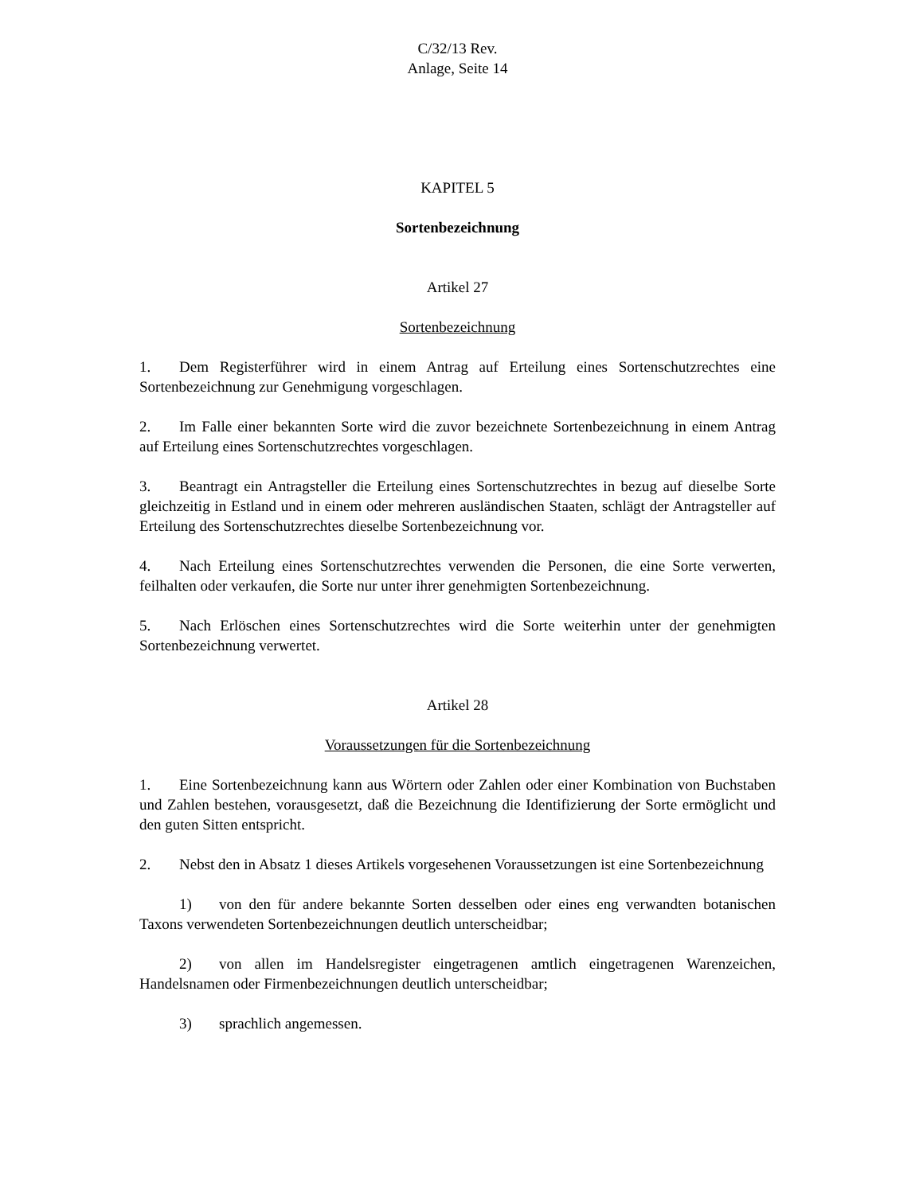C/32/13 Rev.
Anlage, Seite 14
KAPITEL 5
Sortenbezeichnung
Artikel 27
Sortenbezeichnung
1. Dem Registerführer wird in einem Antrag auf Erteilung eines Sortenschutzrechtes eine Sortenbezeichnung zur Genehmigung vorgeschlagen.
2. Im Falle einer bekannten Sorte wird die zuvor bezeichnete Sortenbezeichnung in einem Antrag auf Erteilung eines Sortenschutzrechtes vorgeschlagen.
3. Beantragt ein Antragsteller die Erteilung eines Sortenschutzrechtes in bezug auf dieselbe Sorte gleichzeitig in Estland und in einem oder mehreren ausländischen Staaten, schlägt der Antragsteller auf Erteilung des Sortenschutzrechtes dieselbe Sortenbezeichnung vor.
4. Nach Erteilung eines Sortenschutzrechtes verwenden die Personen, die eine Sorte verwerten, feilhalten oder verkaufen, die Sorte nur unter ihrer genehmigten Sortenbezeichnung.
5. Nach Erlöschen eines Sortenschutzrechtes wird die Sorte weiterhin unter der genehmigten Sortenbezeichnung verwertet.
Artikel 28
Voraussetzungen für die Sortenbezeichnung
1. Eine Sortenbezeichnung kann aus Wörtern oder Zahlen oder einer Kombination von Buchstaben und Zahlen bestehen, vorausgesetzt, daß die Bezeichnung die Identifizierung der Sorte ermöglicht und den guten Sitten entspricht.
2. Nebst den in Absatz 1 dieses Artikels vorgesehenen Voraussetzungen ist eine Sortenbezeichnung
1) von den für andere bekannte Sorten desselben oder eines eng verwandten botanischen Taxons verwendeten Sortenbezeichnungen deutlich unterscheidbar;
2) von allen im Handelsregister eingetragenen amtlich eingetragenen Warenzeichen, Handelsnamen oder Firmenbezeichnungen deutlich unterscheidbar;
3) sprachlich angemessen.